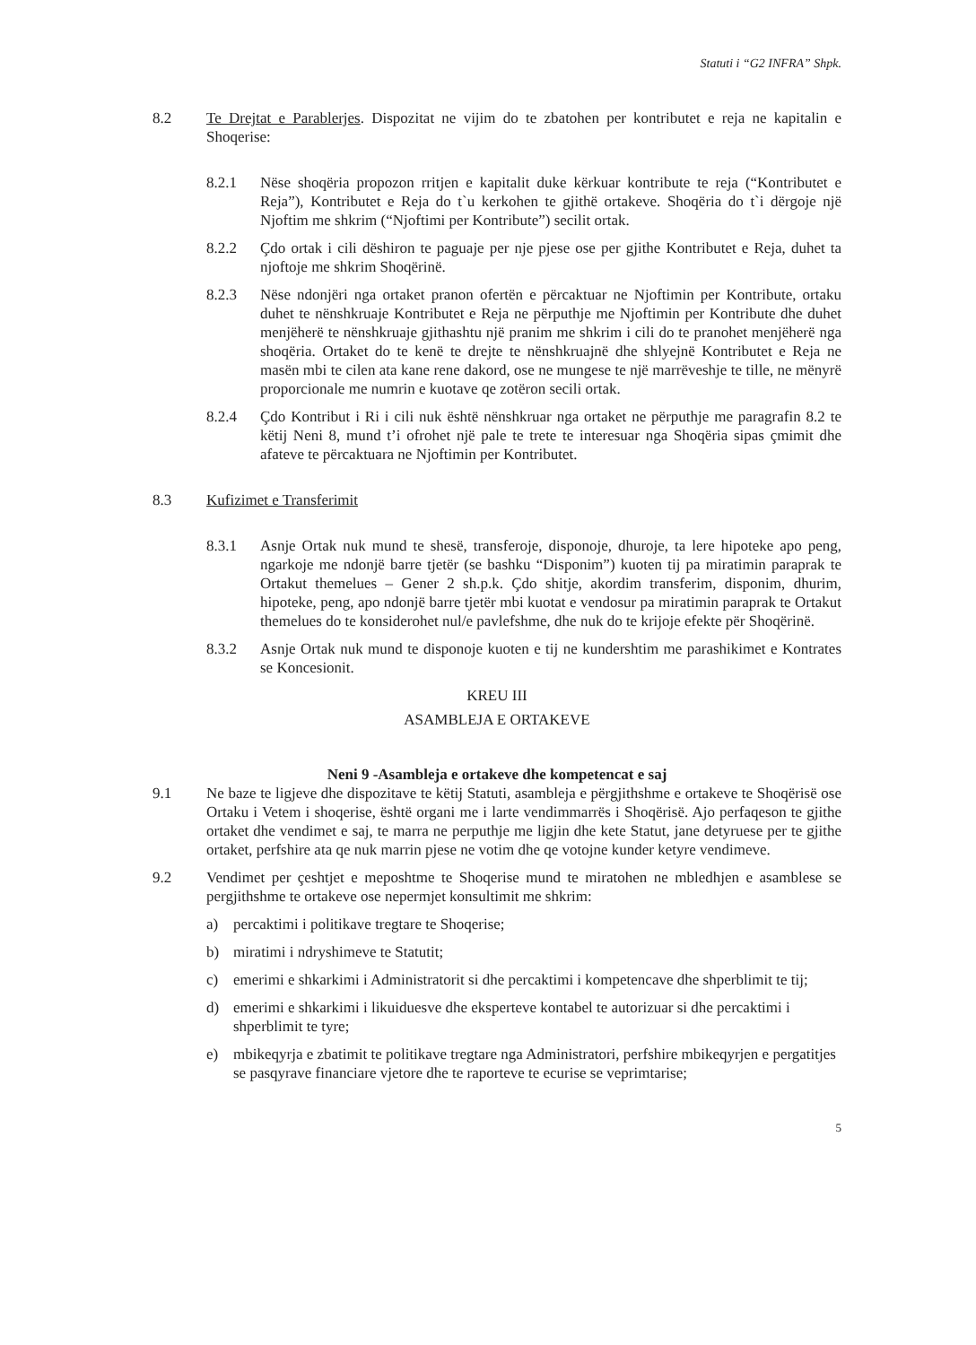Statuti i “G2 INFRA” Shpk.
8.2 Te Drejtat e Parablerjes. Dispozitat ne vijim do te zbatohen per kontributet e reja ne kapitalin e Shoqerise:
8.2.1 Nëse shoqëria propozon rritjen e kapitalit duke kërkuar kontribute te reja (“Kontributet e Reja”), Kontributet e Reja do t`u kerkohen te gjithë ortakeve. Shoqëria do t`i dërgoje një Njoftim me shkrim (“Njoftimi per Kontribute”) secilit ortak.
8.2.2 Çdo ortak i cili dëshiron te paguaje per nje pjese ose per gjithe Kontributet e Reja, duhet ta njoftoje me shkrim Shoqërinë.
8.2.3 Nëse ndonjëri nga ortaket pranon ofertën e përcaktuar ne Njoftimin per Kontribute, ortaku duhet te nënshkruaje Kontributet e Reja ne përputhje me Njoftimin per Kontribute dhe duhet menjëherë te nënshkruaje gjithashtu një pranim me shkrim i cili do te pranohet menjëherë nga shoqëria. Ortaket do te kenë te drejte te nënshkruajnë dhe shlyejnë Kontributet e Reja ne masën mbi te cilen ata kane rene dakord, ose ne mungese te një marrëveshje te tille, ne mënyrë proporcionale me numrin e kuotave qe zotëron secili ortak.
8.2.4 Çdo Kontribut i Ri i cili nuk është nënshkruar nga ortaket ne përputhje me paragrafin 8.2 te këtij Neni 8, mund t’i ofrohet një pale te trete te interesuar nga Shoqëria sipas çmimit dhe afateve te përcaktuara ne Njoftimin per Kontributet.
8.3 Kufizimet e Transferimit
8.3.1 Asnje Ortak nuk mund te shesë, transferoje, disponoje, dhuroje, ta lere hipoteke apo peng, ngarkoje me ndonjë barre tjetër (se bashku “Disponim”) kuoten tij pa miratimin paraprak te Ortakut themelues – Gener 2 sh.p.k. Çdo shitje, akordim transferim, disponim, dhurim, hipoteke, peng, apo ndonjë barre tjetër mbi kuotat e vendosur pa miratimin paraprak te Ortakut themelues do te konsiderohet nul/e pavlefshme, dhe nuk do te krijoje efekte për Shoqërinë.
8.3.2 Asnje Ortak nuk mund te disponoje kuoten e tij ne kundershtim me parashikimet e Kontrates se Koncesionit.
KREU III
ASAMBLEJA E ORTAKEVE
Neni 9 -Asambleja e ortakeve dhe kompetencat e saj
9.1 Ne baze te ligjeve dhe dispozitave te këtij Statuti, asambleja e përgjithshme e ortakeve te Shoqërisë ose Ortaku i Vetem i shoqerise, është organi me i larte vendimmarrës i Shoqërisë. Ajo perfaqeson te gjithe ortaket dhe vendimet e saj, te marra ne perputhje me ligjin dhe kete Statut, jane detyruese per te gjithe ortaket, perfshire ata qe nuk marrin pjese ne votim dhe qe votojne kunder ketyre vendimeve.
9.2 Vendimet per çeshtjet e meposhtme te Shoqerise mund te miratohen ne mbledhjen e asamblese se pergjithshme te ortakeve ose nepermjet konsultimit me shkrim:
a) percaktimi i politikave tregtare te Shoqerise;
b) miratimi i ndryshimeve te Statutit;
c) emerimi e shkarkimi i Administratorit si dhe percaktimi i kompetencave dhe shperblimit te tij;
d) emerimi e shkarkimi i likuiduesve dhe eksperteve kontabel te autorizuar si dhe percaktimi i shperblimit te tyre;
e) mbikeqyrja e zbatimit te politikave tregtare nga Administratori, perfshire mbikeqyrjen e pergatitjes se pasqyrave financiare vjetore dhe te raporteve te ecurise se veprimtarise;
5